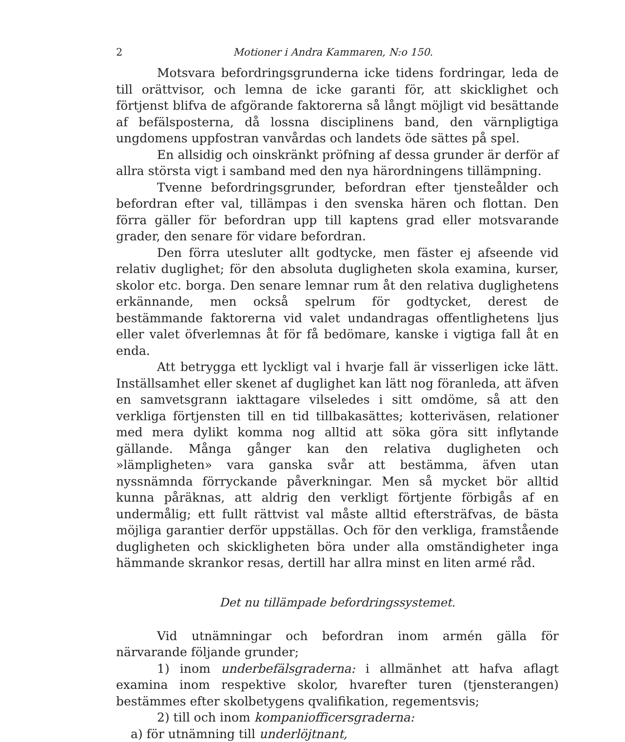2 Motioner i Andra Kammaren, N:o 150.
Motsvara befordringsgrunderna icke tidens fordringar, leda de till orättvisor, och lemna de icke garanti för, att skicklighet och förtjenst blifva de afgörande faktorerna så långt möjligt vid besättande af befälsposterna, då lossna disciplinens band, den värnpligtiga ungdomens uppfostran vanvårdas och landets öde sättes på spel.
En allsidig och oinskränkt pröfning af dessa grunder är derför af allra största vigt i samband med den nya härordningens tillämpning.
Tvenne befordringsgrunder, befordran efter tjensteålder och befordran efter val, tillämpas i den svenska hären och flottan. Den förra gäller för befordran upp till kaptens grad eller motsvarande grader, den senare för vidare befordran.
Den förra utesluter allt godtycke, men fäster ej afseende vid relativ duglighet; för den absoluta dugligheten skola examina, kurser, skolor etc. borga. Den senare lemnar rum åt den relativa duglighetens erkännande, men också spelrum för godtycket, derest de bestämmande faktorerna vid valet undandragas offentlighetens ljus eller valet öfverlemnas åt för få bedömare, kanske i vigtiga fall åt en enda.
Att betrygga ett lyckligt val i hvarje fall är visserligen icke lätt. Inställsamhet eller skenet af duglighet kan lätt nog föranleda, att äfven en samvetsgrann iakttagare vilseledes i sitt omdöme, så att den verkliga förtjensten till en tid tillbakasättes; kotteriväsen, relationer med mera dylikt komma nog alltid att söka göra sitt inflytande gällande. Många gånger kan den relativa dugligheten och »lämpligheten» vara ganska svår att bestämma, äfven utan nyssnämnda förryckande påverkningar. Men så mycket bör alltid kunna påräknas, att aldrig den verkligt förtjente förbigås af en undermålig; ett fullt rättvist val måste alltid eftersträfvas, de bästa möjliga garantier derför uppställas. Och för den verkliga, framstående dugligheten och skickligheten böra under alla omständigheter inga hämmande skrankor resas, dertill har allra minst en liten armé råd.
Det nu tillämpade befordringssystemet.
Vid utnämningar och befordran inom armén gälla för närvarande följande grunder;
1) inom underbefälsgraderna: i allmänhet att hafva aflagt examina inom respektive skolor, hvarefter turen (tjensterangen) bestämmes efter skolbetygens qvalifikation, regementsvis;
2) till och inom kompaniofficersgraderna:
a) för utnämning till underlöjtnant,